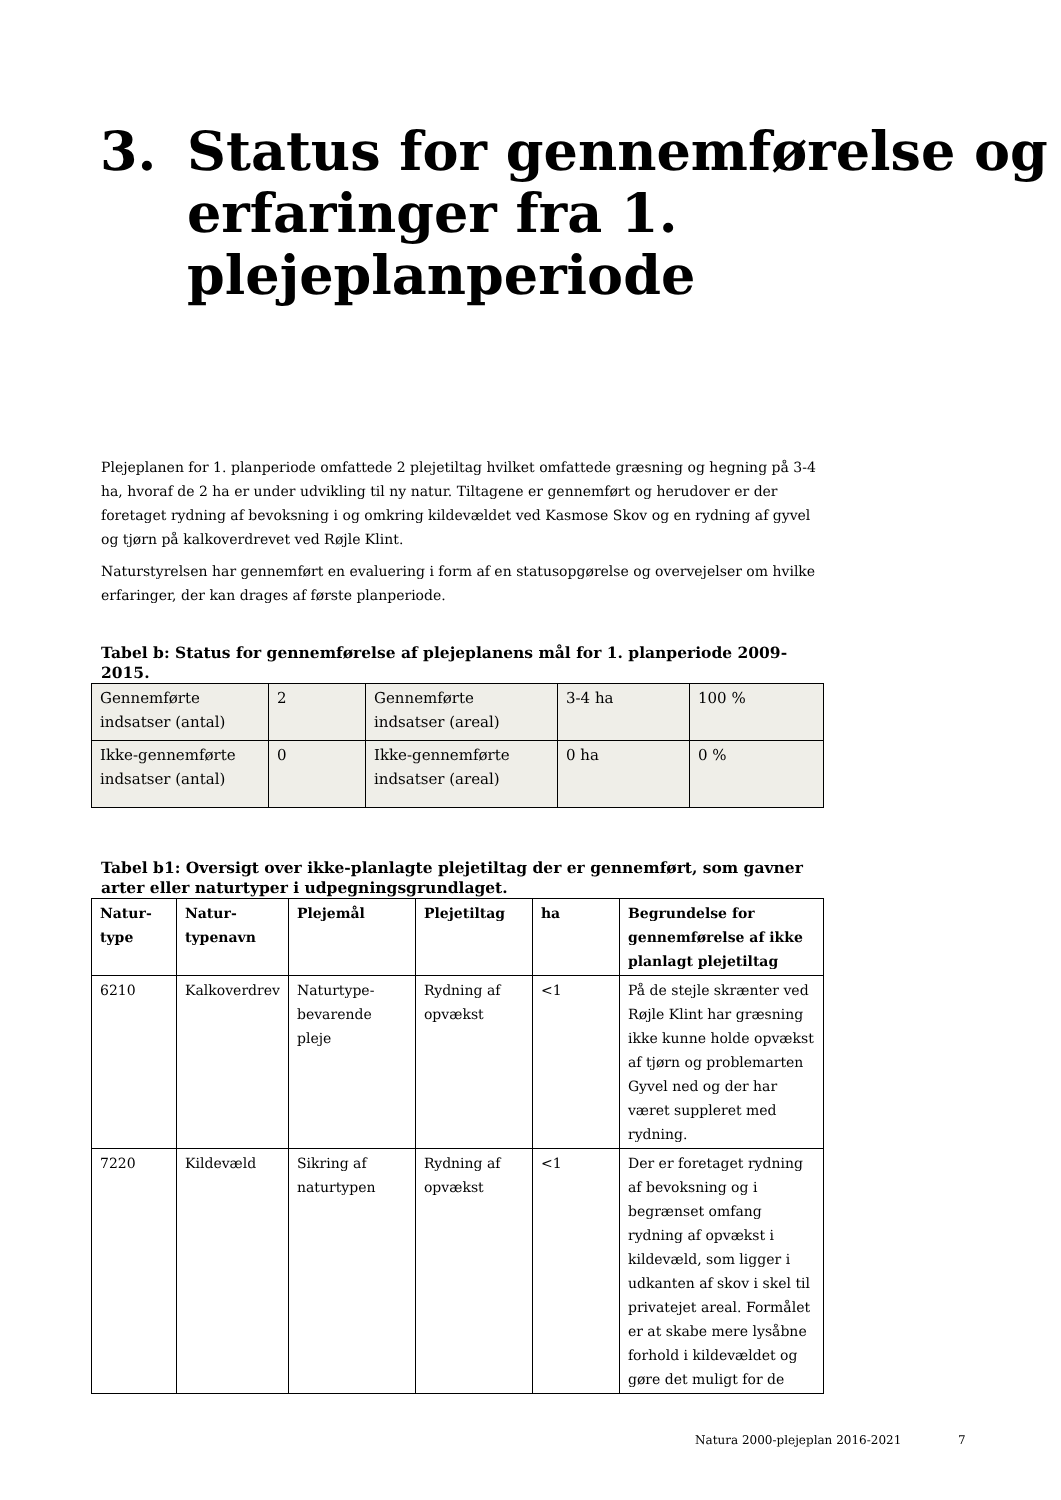3. Status for gennemførelse og
erfaringer fra 1.
plejeplanperiode
Plejeplanen for 1. planperiode omfattede 2 plejetiltag hvilket omfattede græsning og hegning på 3-4 ha, hvoraf de 2 ha er under udvikling til ny natur. Tiltagene er gennemført og herudover er der foretaget rydning af bevoksning i og omkring kildevældet ved Kasmose Skov og en rydning af gyvel og tjørn på kalkoverdrevet ved Røjle Klint.
Naturstyrelsen har gennemført en evaluering i form af en statusopgørelse og overvejelser om hvilke erfaringer, der kan drages af første planperiode.
Tabel b: Status for gennemførelse af plejeplanens mål for 1. planperiode 2009-2015.
| Gennemførte indsatser (antal) | 2 | Gennemførte indsatser (areal) | 3-4 ha | 100 % |
| Ikke-gennemførte indsatser (antal) | 0 | Ikke-gennemførte indsatser (areal) | 0 ha | 0 % |
Tabel b1: Oversigt over ikke-planlagte plejetiltag der er gennemført, som gavner arter eller naturtyper i udpegningsgrundlaget.
| Natur-type | Natur-typenavn | Plejemål | Plejetiltag | ha | Begrundelse for gennemførelse af ikke planlagt plejetiltag |
| --- | --- | --- | --- | --- | --- |
| 6210 | Kalkoverdrev | Naturtype-bevarende pleje | Rydning af opvækst | <1 | På de stejle skrænter ved Røjle Klint har græsning ikke kunne holde opvækst af tjørn og problemarten Gyvel ned og der har været suppleret med rydning. |
| 7220 | Kildevæld | Sikring af naturtypen | Rydning af opvækst | <1 | Der er foretaget rydning af bevoksning og i begrænset omfang rydning af opvækst i kildevæld, som ligger i udkanten af skov i skel til privatejet areal. Formålet er at skabe mere lysåbne forhold i kildevældet og gøre det muligt for de |
Natura 2000-plejeplan 2016-2021
7